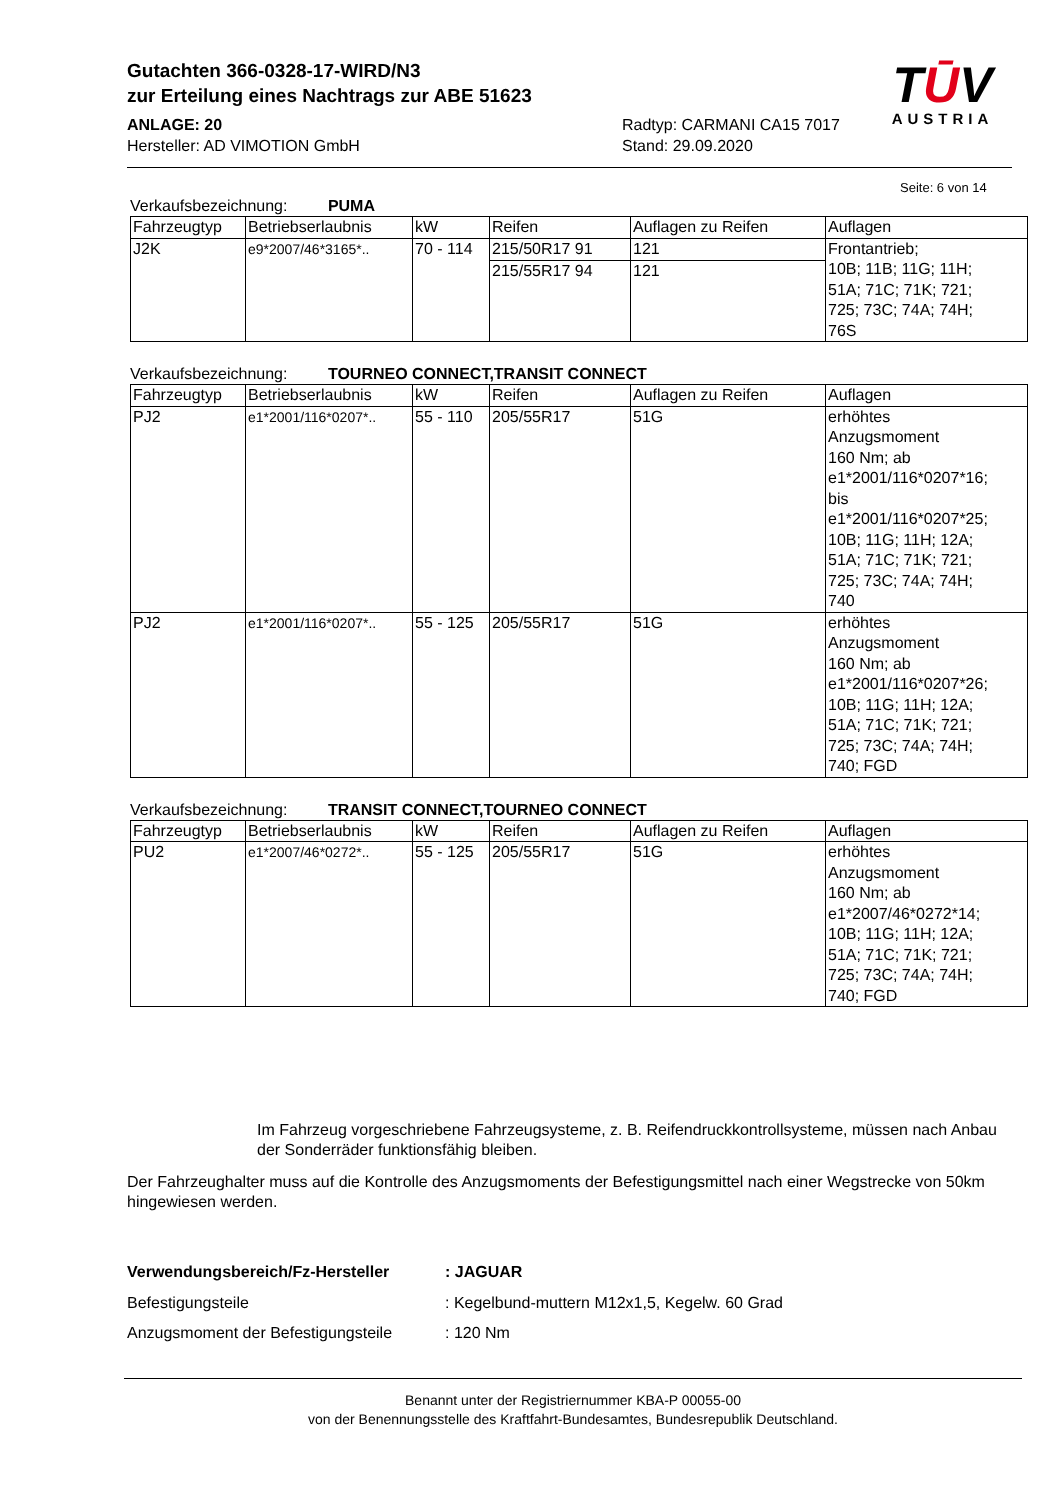Gutachten 366-0328-17-WIRD/N3
zur Erteilung eines Nachtrags zur ABE 51623
ANLAGE: 20 Radtyp: CARMANI CA15 7017
Hersteller: AD VIMOTION GmbH Stand: 29.09.2020
TŪV
AUSTRIA
Seite: 6 von 14
Verkaufsbezeichnung: PUMA
| Fahrzeugtyp | Betriebserlaubnis | kW | Reifen | Auflagen zu Reifen | Auflagen |
| --- | --- | --- | --- | --- | --- |
| J2K | e9*2007/46*3165*.. | 70 - 114 | 215/50R17 91 | 121 | Frontantrieb; 10B; 11B; 11G; 11H; 51A; 71C; 71K; 721; 725; 73C; 74A; 74H; 76S |
| | | | 215/55R17 94 | 121 | |
Verkaufsbezeichnung: TOURNEO CONNECT,TRANSIT CONNECT
| Fahrzeugtyp | Betriebserlaubnis | kW | Reifen | Auflagen zu Reifen | Auflagen |
| --- | --- | --- | --- | --- | --- |
| PJ2 | e1*2001/116*0207*.. | 55 - 110 | 205/55R17 | 51G | erhöhtes Anzugsmoment 160 Nm; ab e1*2001/116*0207*16; bis e1*2001/116*0207*25; 10B; 11G; 11H; 12A; 51A; 71C; 71K; 721; 725; 73C; 74A; 74H; 740 |
| PJ2 | e1*2001/116*0207*.. | 55 - 125 | 205/55R17 | 51G | erhöhtes Anzugsmoment 160 Nm; ab e1*2001/116*0207*26; 10B; 11G; 11H; 12A; 51A; 71C; 71K; 721; 725; 73C; 74A; 74H; 740; FGD |
Verkaufsbezeichnung: TRANSIT CONNECT,TOURNEO CONNECT
| Fahrzeugtyp | Betriebserlaubnis | kW | Reifen | Auflagen zu Reifen | Auflagen |
| --- | --- | --- | --- | --- | --- |
| PU2 | e1*2007/46*0272*.. | 55 - 125 | 205/55R17 | 51G | erhöhtes Anzugsmoment 160 Nm; ab e1*2007/46*0272*14; 10B; 11G; 11H; 12A; 51A; 71C; 71K; 721; 725; 73C; 74A; 74H; 740; FGD |
Im Fahrzeug vorgeschriebene Fahrzeugsysteme, z. B. Reifendruckkontrollsysteme, müssen nach Anbau der Sonderräder funktionsfähig bleiben.
Der Fahrzeughalter muss auf die Kontrolle des Anzugsmoments der Befestigungsmittel nach einer Wegstrecke von 50km hingewiesen werden.
| Verwendungsbereich/Fz-Hersteller | : JAGUAR |
| Befestigungsteile | : Kegelbund-muttern M12x1,5, Kegelw. 60 Grad |
| Anzugsmoment der Befestigungsteile | : 120 Nm |
Benannt unter der Registriernummer KBA-P 00055-00
von der Benennungsstelle des Kraftfahrt-Bundesamtes, Bundesrepublik Deutschland.